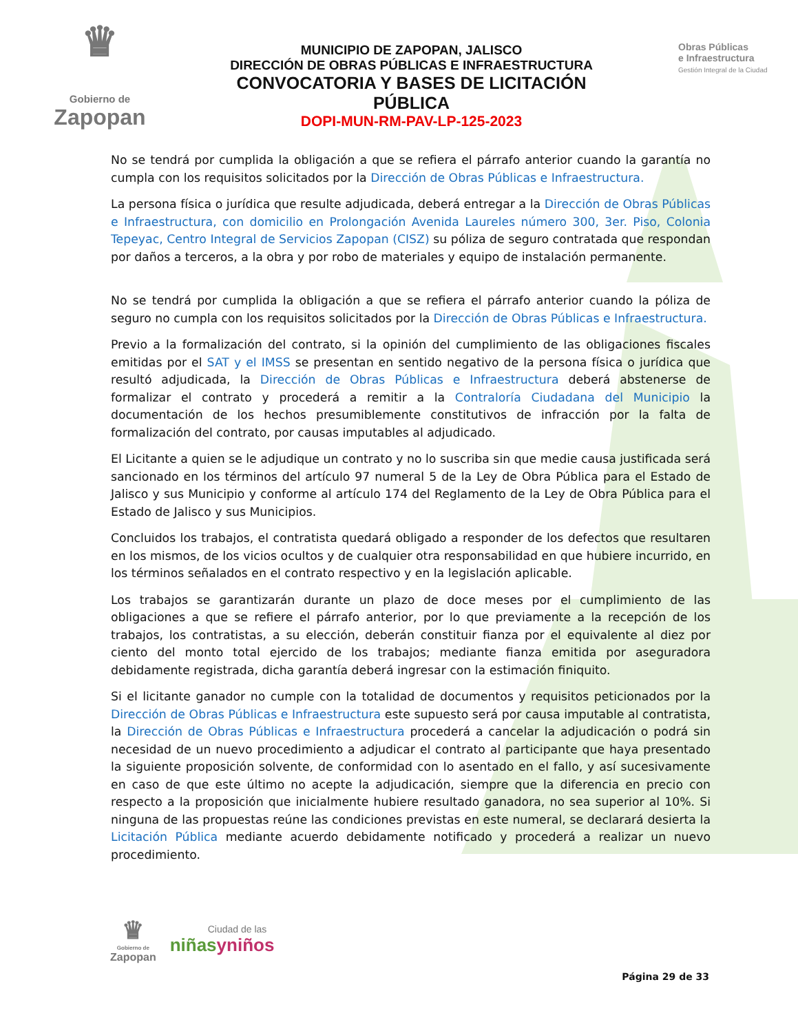♛
Gobierno de
Zapopan
MUNICIPIO DE ZAPOPAN, JALISCO
DIRECCIÓN DE OBRAS PÚBLICAS E INFRAESTRUCTURA
CONVOCATORIA Y BASES DE LICITACIÓN PÚBLICA
DOPI-MUN-RM-PAV-LP-125-2023
Obras Públicas
e Infraestructura
Gestión Integral de la Ciudad
No se tendrá por cumplida la obligación a que se refiera el párrafo anterior cuando la garantía no cumpla con los requisitos solicitados por la Dirección de Obras Públicas e Infraestructura.
La persona física o jurídica que resulte adjudicada, deberá entregar a la Dirección de Obras Públicas e Infraestructura, con domicilio en Prolongación Avenida Laureles número 300, 3er. Piso, Colonia Tepeyac, Centro Integral de Servicios Zapopan (CISZ) su póliza de seguro contratada que respondan por daños a terceros, a la obra y por robo de materiales y equipo de instalación permanente.
No se tendrá por cumplida la obligación a que se refiera el párrafo anterior cuando la póliza de seguro no cumpla con los requisitos solicitados por la Dirección de Obras Públicas e Infraestructura.
Previo a la formalización del contrato, si la opinión del cumplimiento de las obligaciones fiscales emitidas por el SAT y el IMSS se presentan en sentido negativo de la persona física o jurídica que resultó adjudicada, la Dirección de Obras Públicas e Infraestructura deberá abstenerse de formalizar el contrato y procederá a remitir a la Contraloría Ciudadana del Municipio la documentación de los hechos presumiblemente constitutivos de infracción por la falta de formalización del contrato, por causas imputables al adjudicado.
El Licitante a quien se le adjudique un contrato y no lo suscriba sin que medie causa justificada será sancionado en los términos del artículo 97 numeral 5 de la Ley de Obra Pública para el Estado de Jalisco y sus Municipio y conforme al artículo 174 del Reglamento de la Ley de Obra Pública para el Estado de Jalisco y sus Municipios.
Concluidos los trabajos, el contratista quedará obligado a responder de los defectos que resultaren en los mismos, de los vicios ocultos y de cualquier otra responsabilidad en que hubiere incurrido, en los términos señalados en el contrato respectivo y en la legislación aplicable.
Los trabajos se garantizarán durante un plazo de doce meses por el cumplimiento de las obligaciones a que se refiere el párrafo anterior, por lo que previamente a la recepción de los trabajos, los contratistas, a su elección, deberán constituir fianza por el equivalente al diez por ciento del monto total ejercido de los trabajos; mediante fianza emitida por aseguradora debidamente registrada, dicha garantía deberá ingresar con la estimación finiquito.
Si el licitante ganador no cumple con la totalidad de documentos y requisitos peticionados por la Dirección de Obras Públicas e Infraestructura este supuesto será por causa imputable al contratista, la Dirección de Obras Públicas e Infraestructura procederá a cancelar la adjudicación o podrá sin necesidad de un nuevo procedimiento a adjudicar el contrato al participante que haya presentado la siguiente proposición solvente, de conformidad con lo asentado en el fallo, y así sucesivamente en caso de que este último no acepte la adjudicación, siempre que la diferencia en precio con respecto a la proposición que inicialmente hubiere resultado ganadora, no sea superior al 10%. Si ninguna de las propuestas reúne las condiciones previstas en este numeral, se declarará desierta la Licitación Pública mediante acuerdo debidamente notificado y procederá a realizar un nuevo procedimiento.
♛
Gobierno de
Zapopan
Ciudad de las
niñas yniños
Página 29 de 33